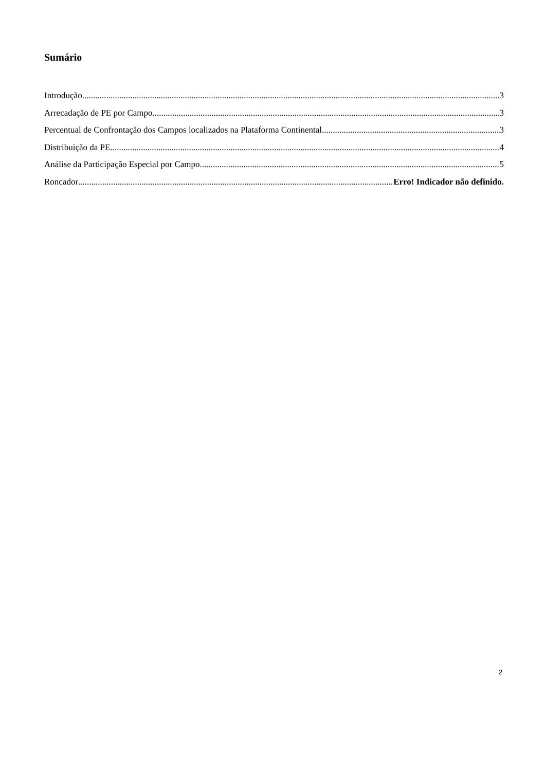Sumário
Introdução 3
Arrecadação de PE por Campo 3
Percentual de Confrontação dos Campos localizados na Plataforma Continental 3
Distribuição da PE 4
Análise da Participação Especial por Campo 5
Roncador Erro! Indicador não definido.
2